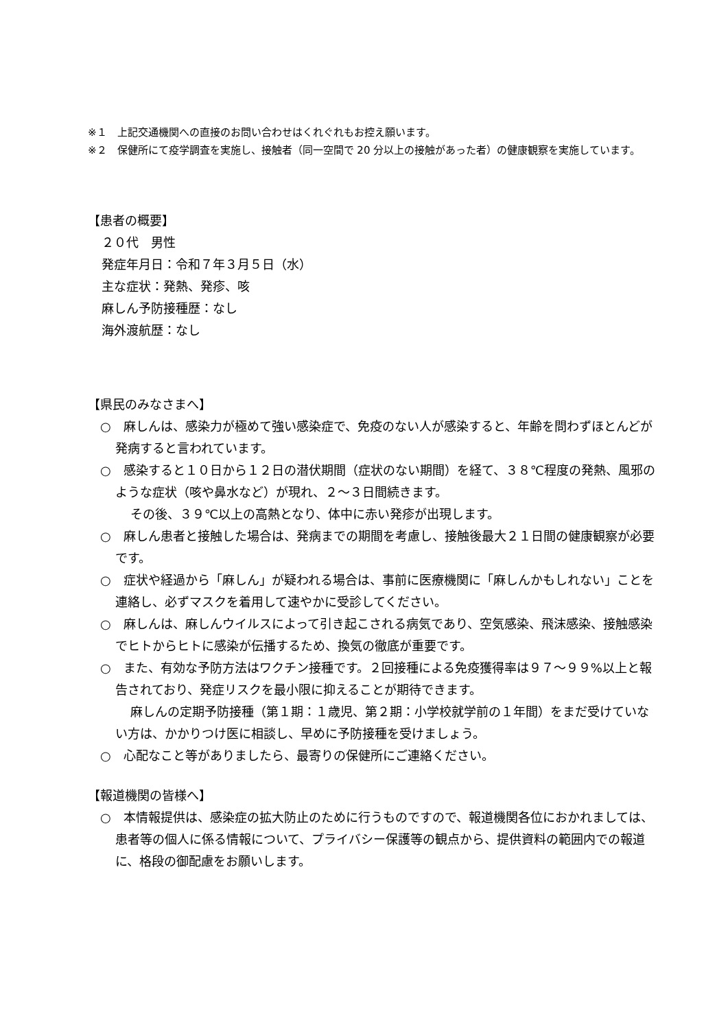※１　上記交通機関への直接のお問い合わせはくれぐれもお控え願います。
※２　保健所にて疫学調査を実施し、接触者（同一空間で 20 分以上の接触があった者）の健康観察を実施しています。
【患者の概要】
２０代　男性
発症年月日：令和７年３月５日（水）
主な症状：発熱、発疹、咳
麻しん予防接種歴：なし
海外渡航歴：なし
【県民のみなさまへ】
○　麻しんは、感染力が極めて強い感染症で、免疫のない人が感染すると、年齢を問わずほとんどが発病すると言われています。
○　感染すると１０日から１２日の潜伏期間（症状のない期間）を経て、３８℃程度の発熱、風邪のような症状（咳や鼻水など）が現れ、２～３日間続きます。
その後、３９℃以上の高熱となり、体中に赤い発疹が出現します。
○　麻しん患者と接触した場合は、発病までの期間を考慮し、接触後最大２１日間の健康観察が必要です。
○　症状や経過から「麻しん」が疑われる場合は、事前に医療機関に「麻しんかもしれない」ことを連絡し、必ずマスクを着用して速やかに受診してください。
○　麻しんは、麻しんウイルスによって引き起こされる病気であり、空気感染、飛沫感染、接触感染でヒトからヒトに感染が伝播するため、換気の徹底が重要です。
○　また、有効な予防方法はワクチン接種です。２回接種による免疫獲得率は９７～９９%以上と報告されており、発症リスクを最小限に抑えることが期待できます。
麻しんの定期予防接種（第１期：１歳児、第２期：小学校就学前の１年間）をまだ受けていない方は、かかりつけ医に相談し、早めに予防接種を受けましょう。
○　心配なこと等がありましたら、最寄りの保健所にご連絡ください。
【報道機関の皆様へ】
○　本情報提供は、感染症の拡大防止のために行うものですので、報道機関各位におかれましては、患者等の個人に係る情報について、プライバシー保護等の観点から、提供資料の範囲内での報道に、格段の御配慮をお願いします。